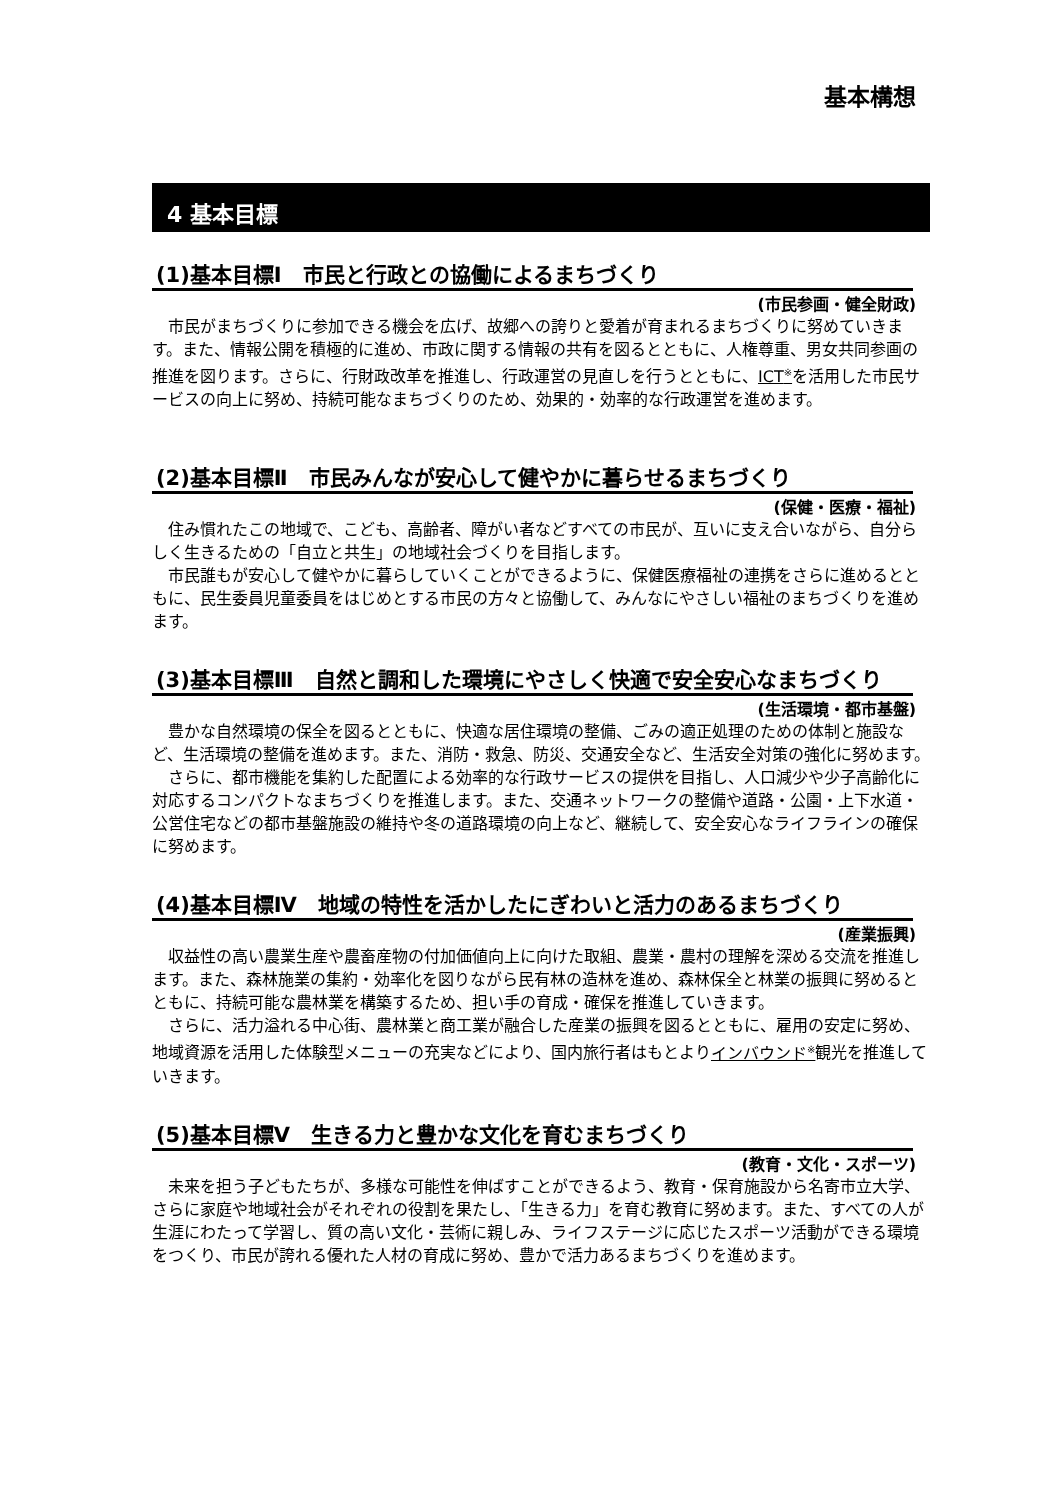基本構想
4 基本目標
(1)基本目標Ⅰ　市民と行政との協働によるまちづくり
(市民参画・健全財政)
市民がまちづくりに参加できる機会を広げ、故郷への誇りと愛着が育まれるまちづくりに努めていきます。また、情報公開を積極的に進め、市政に関する情報の共有を図るとともに、人権尊重、男女共同参画の推進を図ります。さらに、行財政改革を推進し、行政運営の見直しを行うとともに、ICT<sup>※</sup>を活用した市民サービスの向上に努め、持続可能なまちづくりのため、効果的・効率的な行政運営を進めます。
(2)基本目標Ⅱ　市民みんなが安心して健やかに暮らせるまちづくり
(保健・医療・福祉)
住み慣れたこの地域で、こども、高齢者、障がい者などすべての市民が、互いに支え合いながら、自分らしく生きるための「自立と共生」の地域社会づくりを目指します。
市民誰もが安心して健やかに暮らしていくことができるように、保健医療福祉の連携をさらに進めるとともに、民生委員児童委員をはじめとする市民の方々と協働して、みんなにやさしい福祉のまちづくりを進めます。
(3)基本目標Ⅲ　自然と調和した環境にやさしく快適で安全安心なまちづくり
(生活環境・都市基盤)
豊かな自然環境の保全を図るとともに、快適な居住環境の整備、ごみの適正処理のための体制と施設など、生活環境の整備を進めます。また、消防・救急、防災、交通安全など、生活安全対策の強化に努めます。
さらに、都市機能を集約した配置による効率的な行政サービスの提供を目指し、人口減少や少子高齢化に対応するコンパクトなまちづくりを推進します。また、交通ネットワークの整備や道路・公園・上下水道・公営住宅などの都市基盤施設の維持や冬の道路環境の向上など、継続して、安全安心なライフラインの確保に努めます。
(4)基本目標Ⅳ　地域の特性を活かしたにぎわいと活力のあるまちづくり
(産業振興)
収益性の高い農業生産や農畜産物の付加価値向上に向けた取組、農業・農村の理解を深める交流を推進します。また、森林施業の集約・効率化を図りながら民有林の造林を進め、森林保全と林業の振興に努めるとともに、持続可能な農林業を構築するため、担い手の育成・確保を推進していきます。
さらに、活力溢れる中心街、農林業と商工業が融合した産業の振興を図るとともに、雇用の安定に努め、地域資源を活用した体験型メニューの充実などにより、国内旅行者はもとよりインバウンド<sup>※</sup>観光を推進していきます。
(5)基本目標Ⅴ　生きる力と豊かな文化を育むまちづくり
(教育・文化・スポーツ)
未来を担う子どもたちが、多様な可能性を伸ばすことができるよう、教育・保育施設から名寄市立大学、さらに家庭や地域社会がそれぞれの役割を果たし、「生きる力」を育む教育に努めます。また、すべての人が生涯にわたって学習し、質の高い文化・芸術に親しみ、ライフステージに応じたスポーツ活動ができる環境をつくり、市民が誇れる優れた人材の育成に努め、豊かで活力あるまちづくりを進めます。